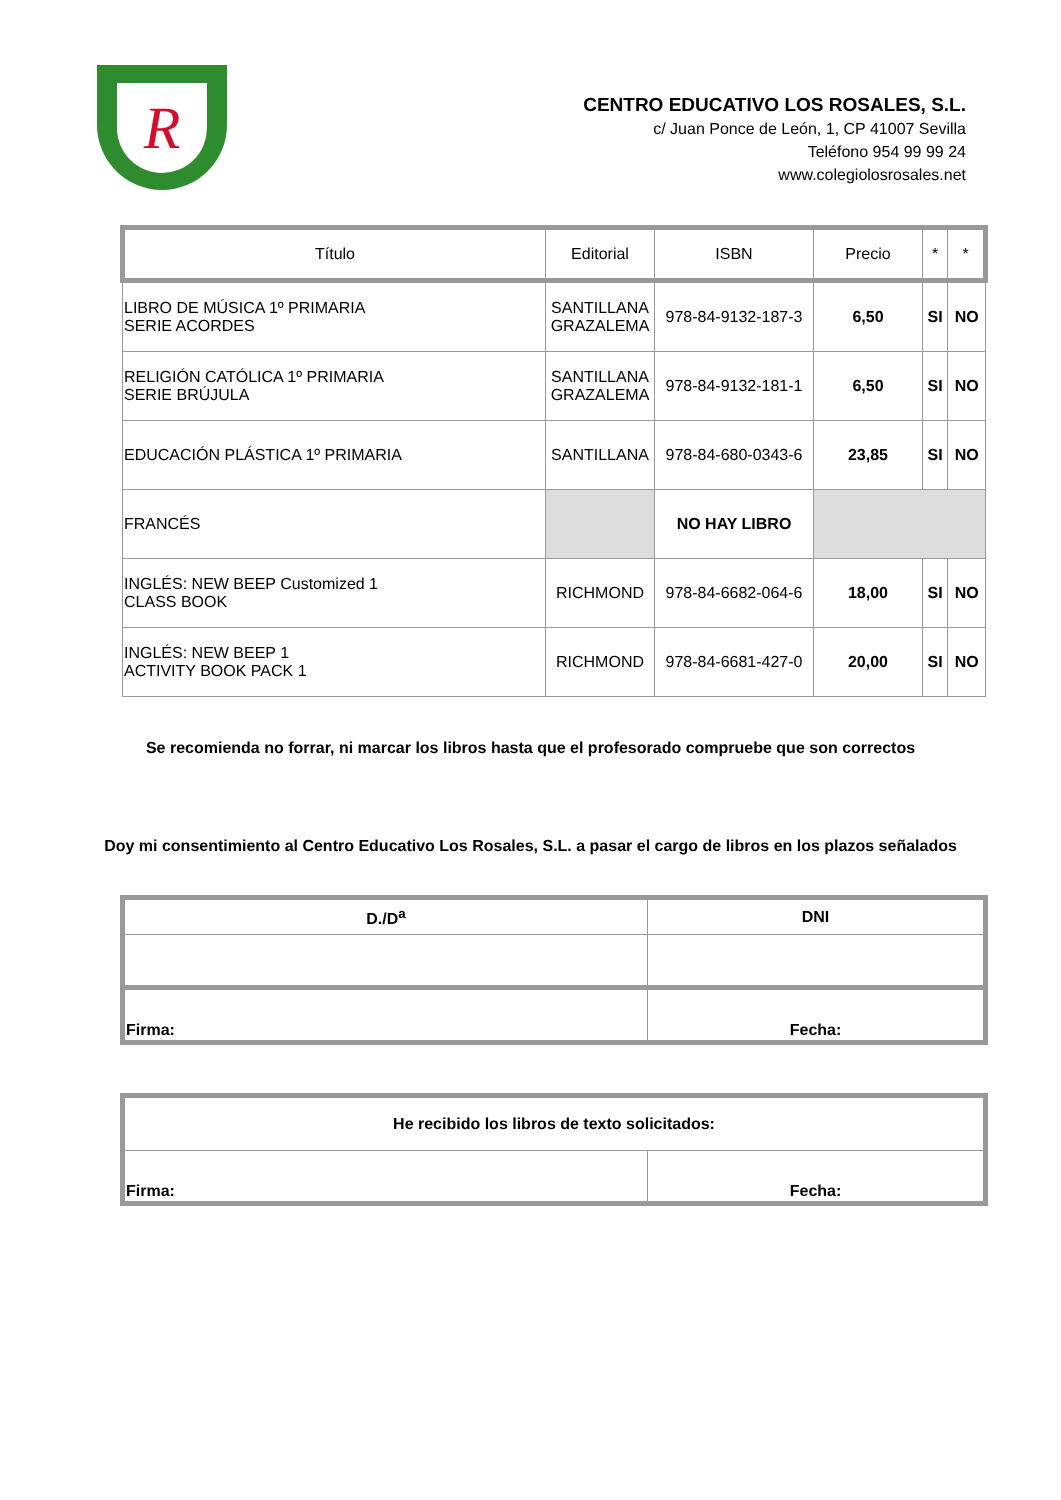R
CENTRO EDUCATIVO LOS ROSALES, S.L.
c/ Juan Ponce de León, 1, CP 41007 Sevilla
Teléfono 954 99 99 24
www.colegiolosrosales.net
| Título | Editorial | ISBN | Precio | * | * |
| --- | --- | --- | --- | --- | --- |
| LIBRO DE MÚSICA 1º PRIMARIA SERIE ACORDES | SANTILLANA GRAZALEMA | 978-84-9132-187-3 | 6,50 | SI | NO |
| RELIGIÓN CATÓLICA 1º PRIMARIA SERIE BRÚJULA | SANTILLANA GRAZALEMA | 978-84-9132-181-1 | 6,50 | SI | NO |
| EDUCACIÓN PLÁSTICA 1º PRIMARIA | SANTILLANA | 978-84-680-0343-6 | 23,85 | SI | NO |
| FRANCÉS | | NO HAY LIBRO | | | |
| INGLÉS: NEW BEEP Customized 1 CLASS BOOK | RICHMOND | 978-84-6682-064-6 | 18,00 | SI | NO |
| INGLÉS: NEW BEEP 1 ACTIVITY BOOK PACK 1 | RICHMOND | 978-84-6681-427-0 | 20,00 | SI | NO |
Se recomienda no forrar, ni marcar los libros hasta que el profesorado compruebe que son correctos
Doy mi consentimiento al Centro Educativo Los Rosales, S.L. a pasar el cargo de libros en los plazos señalados
| D./D<sup>a</sup> | DNI |
| --- | --- |
| Firma: | Fecha: |
| He recibido los libros de texto solicitados: | |
| Firma: | Fecha: |